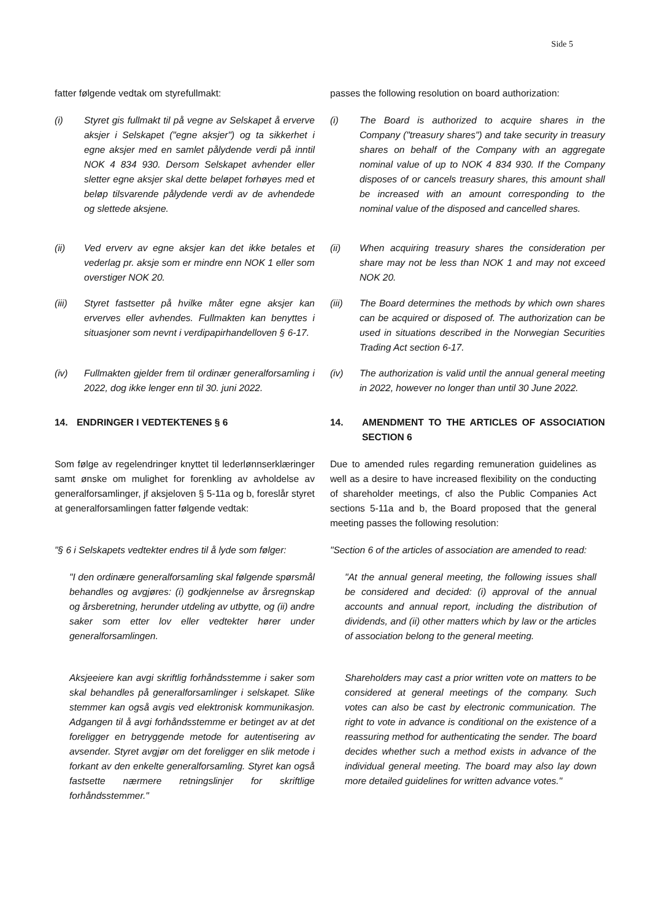Side 5
| fatter følgende vedtak om styrefullmakt: | passes the following resolution on board authorization: |
| (i) Styret gis fullmakt til på vegne av Selskapet å erverve aksjer i Selskapet ("egne aksjer") og ta sikkerhet i egne aksjer med en samlet pålydende verdi på inntil NOK 4 834 930. Dersom Selskapet avhender eller sletter egne aksjer skal dette beløpet forhøyes med et beløp tilsvarende pålydende verdi av de avhendede og slettede aksjene. | (i) The Board is authorized to acquire shares in the Company ("treasury shares") and take security in treasury shares on behalf of the Company with an aggregate nominal value of up to NOK 4 834 930. If the Company disposes of or cancels treasury shares, this amount shall be increased with an amount corresponding to the nominal value of the disposed and cancelled shares. |
| (ii) Ved erverv av egne aksjer kan det ikke betales et vederlag pr. aksje som er mindre enn NOK 1 eller som overstiger NOK 20. | (ii) When acquiring treasury shares the consideration per share may not be less than NOK 1 and may not exceed NOK 20. |
| (iii) Styret fastsetter på hvilke måter egne aksjer kan erverves eller avhendes. Fullmakten kan benyttes i situasjoner som nevnt i verdipapirhandelloven § 6-17. | (iii) The Board determines the methods by which own shares can be acquired or disposed of. The authorization can be used in situations described in the Norwegian Securities Trading Act section 6-17. |
| (iv) Fullmakten gjelder frem til ordinær generalforsamling i 2022, dog ikke lenger enn til 30. juni 2022. | (iv) The authorization is valid until the annual general meeting in 2022, however no longer than until 30 June 2022. |
| 14. ENDRINGER I VEDTEKTENES § 6 | 14. AMENDMENT TO THE ARTICLES OF ASSOCIATION SECTION 6 |
| Som følge av regelendringer knyttet til lederlønnserklæringer samt ønske om mulighet for forenkling av avholdelse av generalforsamlinger, jf aksjeloven § 5-11a og b, foreslår styret at generalforsamlingen fatter følgende vedtak: | Due to amended rules regarding remuneration guidelines as well as a desire to have increased flexibility on the conducting of shareholder meetings, cf also the Public Companies Act sections 5-11a and b, the Board proposed that the general meeting passes the following resolution: |
| "§ 6 i Selskapets vedtekter endres til å lyde som følger: | "Section 6 of the articles of association are amended to read: |
| "I den ordinære generalforsamling skal følgende spørsmål behandles og avgjøres: (i) godkjennelse av årsregnskap og årsberetning, herunder utdeling av utbytte, og (ii) andre saker som etter lov eller vedtekter hører under generalforsamlingen. | "At the annual general meeting, the following issues shall be considered and decided: (i) approval of the annual accounts and annual report, including the distribution of dividends, and (ii) other matters which by law or the articles of association belong to the general meeting. |
| Aksjeeiere kan avgi skriftlig forhåndsstemme i saker som skal behandles på generalforsamlinger i selskapet. Slike stemmer kan også avgis ved elektronisk kommunikasjon. Adgangen til å avgi forhåndsstemme er betinget av at det foreligger en betryggende metode for autentisering av avsender. Styret avgjør om det foreligger en slik metode i forkant av den enkelte generalforsamling. Styret kan også fastsette nærmere retningslinjer for skriftlige forhåndsstemmer." | Shareholders may cast a prior written vote on matters to be considered at general meetings of the company. Such votes can also be cast by electronic communication. The right to vote in advance is conditional on the existence of a reassuring method for authenticating the sender. The board decides whether such a method exists in advance of the individual general meeting. The board may also lay down more detailed guidelines for written advance votes." |